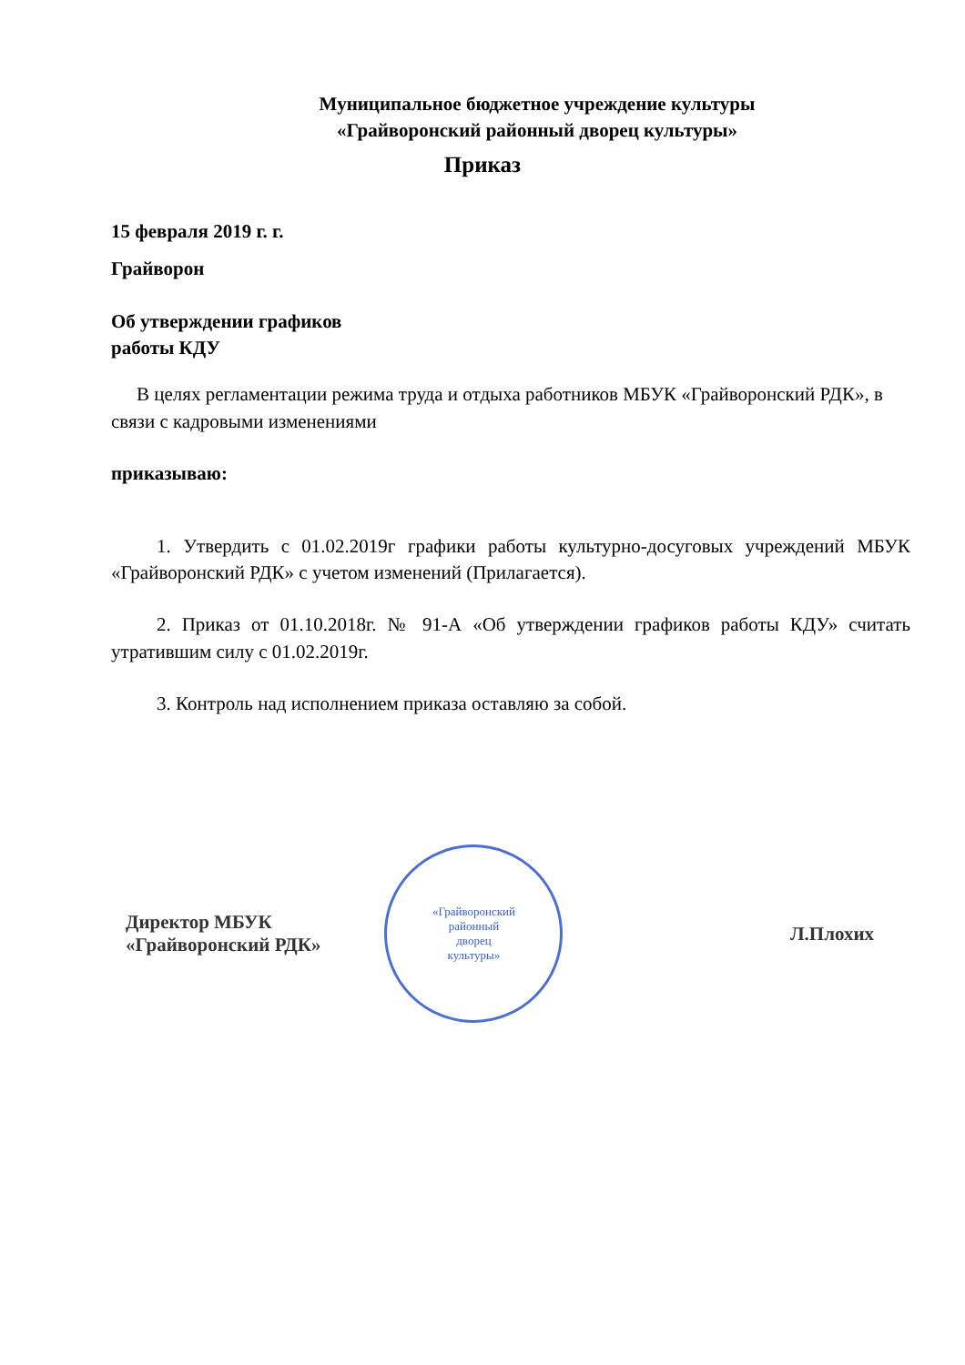Муниципальное бюджетное учреждение культуры
«Грайворонский районный дворец культуры»
Приказ
15 февраля 2019 г. г.
Грайворон
Об утверждении графиков
работы КДУ
В целях регламентации режима труда и отдыха работников МБУК «Грайворонский РДК», в связи с кадровыми изменениями
приказываю:
1. Утвердить с 01.02.2019г графики работы культурно-досуговых учреждений МБУК «Грайворонский РДК» с учетом изменений (Прилагается).
2. Приказ от 01.10.2018г. № 91-А «Об утверждении графиков работы КДУ» считать утратившим силу с 01.02.2019г.
3. Контроль над исполнением приказа оставляю за собой.
Директор МБУК
«Грайворонский РДК»
«Грайворонский
районный
дворец
культуры»
Л.Плохих